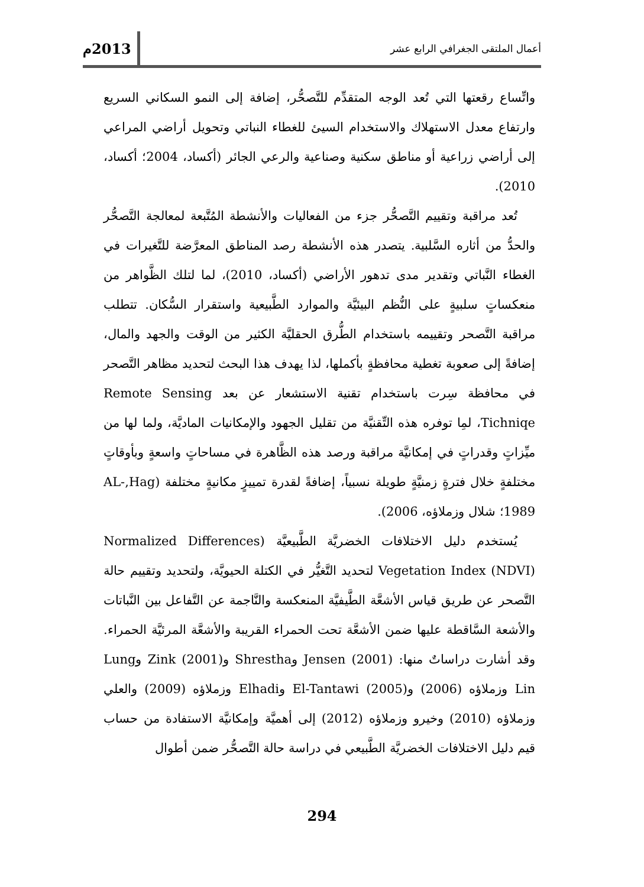أعمال الملتقى الجغرافي الرابع عشر 2013م
واتِّساع رقعتها التي تُعد الوجه المتقدِّم للتَّصحُّر، إضافة إلى النمو السكاني السريع وارتفاع معدل الاستهلاك والاستخدام السيئ للغطاء النباتي وتحويل أراضي المراعي إلى أراضي زراعية أو مناطق سكنية وصناعية والرعي الجائر (أكساد، 2004؛ أكساد، 2010).
تُعد مراقبة وتقييم التَّصحُّر جزء من الفعاليات والأنشطة المُتَّبعة لمعالجة التَّصحُّر والحدُّ من أثاره السَّلبية. يتصدر هذه الأنشطة رصد المناطق المعرَّضة للتَّغيرات في الغطاء النَّباتي وتقدير مدى تدهور الأراضي (أكساد، 2010)، لما لتلك الظَّواهر من منعكساتٍ سلبيةٍ على النُّظم البيئيَّة والموارد الطَّبيعية واستقرار السُّكان. تتطلب مراقبة التَّصحر وتقييمه باستخدام الطُّرق الحقليَّة الكثير من الوقت والجهد والمال، إضافةً إلى صعوبة تغطية محافظةٍ بأكملها، لذا يهدف هذا البحث لتحديد مظاهر التَّصحر في محافظة سِرت باستخدام تقنية الاستشعار عن بعد Remote Sensing Tichniqe، لمِا توفره هذه التِّقنيَّة من تقليل الجهود والإمكانيات الماديَّة، ولما لها من ميِّزاتٍ وقدراتٍ في إمكانيَّة مراقبة ورصد هذه الظَّاهرة في مساحاتٍ واسعةٍ وبأوقاتٍ مختلفةٍ خلال فترةٍ زمنيَّةٍ طويلة نسبياً، إضافةً لقدرة تمييزٍ مكانيةٍ مختلفة (AL-,Hag 1989؛ شلال وزملاؤه، 2006).
يُستخدم دليل الاختلافات الخضريَّة الطَّبيعيَّة (Normalized Differences Vegetation Index (NDVI) لتحديد التَّغيُّر في الكتلة الحيويَّة، ولتحديد وتقييم حالة التَّصحر عن طريق قياس الأشعَّة الطَّيفيَّة المنعكسة والنَّاجمة عن التَّفاعل بين النَّباتات والأشعة السَّاقطة عليها ضمن الأشعَّة تحت الحمراء القريبة والأشعَّة المرئيَّة الحمراء. وقد أشارت دراساتٌ منها: Jensen (2001) وShrestha وZink (2001) وLung Lin وزملاؤه (2006) وEl-Tantawi (2005) وElhadi وزملاؤه (2009) والعلي وزملاؤه (2010) وخيرو وزملاؤه (2012) إلى أهميَّة وإمكانيَّة الاستفادة من حساب قيم دليل الاختلافات الخضريَّة الطَّبيعي في دراسة حالة التَّصحُّر ضمن أطوال
294